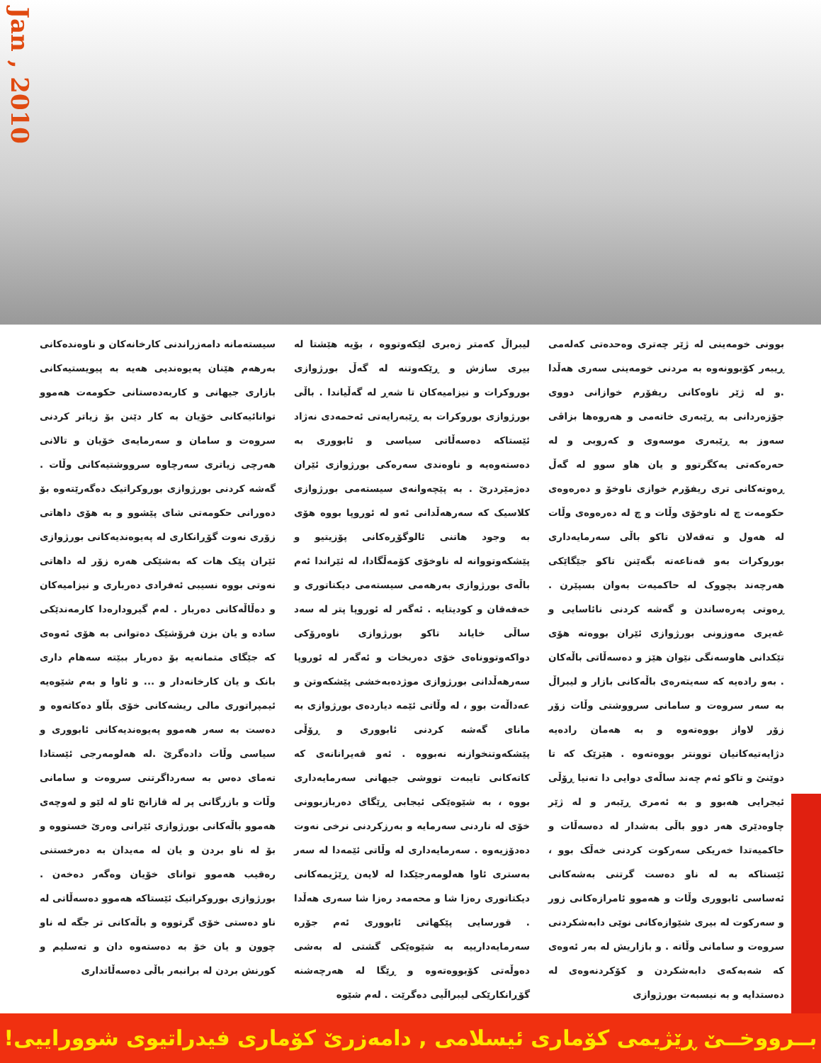Jan , 2010
بوونی خومەینی لە ژێر چەتری وەحدەتی کەلەمی ڕیبەر کۆبوونەوە بە مردنی خومەینی سەری هەڵدا .و لە ژێر ناوەکانی ریفۆرم خوازانی دووی جۆزەردانی بە ڕێبەری خاتەمی و هەروەها بزاڤی سەوز بە ڕێبەری موسەوی و کەروبی و لە حەرەکەتی یەکگرتوو و یان هاو سوو لە گەڵ ڕەوتەکانی تری ریفۆرم خوازی ناوخۆ و دەرەوەی حکومەت چ لە ناوخۆی وڵات و چ لە دەرەوەی وڵات لە هەول و تەقەلان تاکو باڵی سەرمایەداری بوروکرات بەو قەناعەتە بگەێنن تاکو جێگاێکی هەرچەند بچووک لە حاکمیەت بەوان بسپێرن . ڕەوتی پەرەساندن و گەشە کردنی نائاسایی و غەیری مەوزونی بورژوازی ئێران بووەتە هۆی تێکدانی هاوسەنگی نێوان هێز و دەسەڵاتی باڵەکان . بەو رادەیە کە سەیتەرەی باڵەکانی بازار و لیبراڵ بە سەر سروەت و سامانی سرووشتی وڵات زۆر زۆر لاواز بووەتەوە و بە هەمان رادەیە دژایەتیەکانیان توونتر بووەتەوە . هێزێک کە تا دوێنێ و تاکو ئەم چەند ساڵەی دوایی دا تەنیا ڕۆڵی ئیجرایی هەبوو و بە ئەمری ڕێبەر و لە ژێر چاوەدێری هەر دوو باڵی بەشدار لە دەسەڵات و حاکمیەتدا خەریکی سەرکوت کردنی خەڵک بوو ، ئێستاکە بە لە ناو دەست گرتنی بەشەکانی ئەساسی ئابووری وڵات و هەموو ئامرازەکانی زور و سەرکوت لە بیری شێوازەکانی نوێی دابەشکردنی سروەت و سامانی وڵاتە . و بازاریش لە بەر ئەوەی کە شەبەکەی دابەشکردن و کۆکردنەوەی لە دەستدایە و بە نیسبەت بورژوازی
لیبراڵ کەمتر زەبری لێکەوتووە ، بۆیە هێشتا لە بیری سازش و ڕێکەوتنە لە گەڵ بورژوازی بوروکرات و نیزامیەکان تا شەڕ لە گەڵیاندا . باڵی بورژوازی بوروکرات بە ڕێبەرایەتی ئەحمەدی نەژاد ئێستاکە دەسەڵاتی سیاسی و ئابووری بە دەستەوەیە و ناوەندی سەرەکی بورژوازی ئێران دەژمێردرێ . بە پێچەوانەی سیستەمی بورژوازی کلاسیک کە سەرهەڵدانی ئەو لە ئوروپا بووە هۆی بە وجود هاتنی ئالوگۆڕەکانی پۆزیتیو و پێشکەوتووانە لە ناوخۆی کۆمەڵگادا، لە ئێراندا ئەم باڵەی بورژوازی بەرهەمی سیستەمی دیکتاتوری و خەفەقان و کودیتایە . ئەگەر لە ئوروپا پتر لە سەد ساڵی خایاند تاکو بورژوازی ناوەرۆکی دواکەوتووناەی خۆی دەربخات و ئەگەر لە ئوروپا سەرهەڵدانی بورژوازی موژدەبەخشی پێشکەوتن و عەداڵەت بوو ، لە وڵاتی ئێمە دیاردەی بورژوازی بە مانای گەشە کردنی ئابووری و ڕۆڵی پێشکەوتنخوازنە نەبووە . ئەو قەیرانانەی کە کاتەکانی تایبەت تووشی جیهانی سەرمایەداری بووە ، بە شێوەێکی ئیجابی ڕێگای دەربازبوونی خۆی لە ناردنی سەرمایە و بەرزکردنی نرخی نەوت دەدۆزیەوە . سەرمایەداری لە وڵاتی ئێمەدا لە سەر بەستری ئاوا هەلومەرجێکدا لە لایەن ڕێژیمەکانی دیکتاتوری رەزا شا و محەمەد رەزا شا سەری هەڵدا . قورسایی پێکهاتی ئابووری ئەم جۆرە سەرمایەدارییە بە شێوەێکی گشتی لە بەشی دەوڵەتی کۆبووەتەوە و ڕێگا لە هەرچەشنە گۆڕانکارێکی لیبراڵیی دەگرێت . لەم شێوە
سیستەمانە دامەزراندنی کارخانەکان و ناوەندەکانی بەرهەم هێنان پەیوەندیی هەیە بە پیویستیەکانی بازاری جیهانی و کاربەدەستانی حکومەت هەموو توانائیەکانی خۆیان بە کار دێنن بۆ زیاتر کردنی سروەت و سامان و سەرمایەی خۆیان و تالانی هەرچی زیاتری سەرچاوە سرووشتیەکانی وڵات . گەشە کردنی بورژوازی بوروکراتیک دەگەرێتەوە بۆ دەورانی حکومەتی شای پێشوو و بە هۆی داهاتی زۆری نەوت گۆڕانکاری لە پەیوەندیەکانی بورژوازی ئێران پێک هات کە بەشێکی هەرە زۆر لە داهاتی نەوتی بووە نسیبی ئەفرادی دەرباری و نیزامیەکان و دەڵاڵەکانی دەربار . لەم گیرودارەدا کارمەندێکی سادە و یان بزن فرۆشێک دەتوانی بە هۆی ئەوەی کە جێگای متمانەیە بۆ دەربار ببێتە سەهام داری بانک و یان کارخانەدار و ... و ئاوا و بەم شێوەیە ئیمپراتوری مالی ریشەکانی خۆی بڵاو دەکاتەوە و دەست بە سەر هەموو پەیوەندیەکانی ئابووری و سیاسی وڵات دادەگرێ .لە هەلومەرجی ئێستادا تەمای دەس بە سەرداگرتنی سروەت و سامانی وڵات و بازرگانی پر لە قازانج ئاو لە لێو و لەوچەی هەموو باڵەکانی بورژوازی ئێرانی وەرێ خستووە و بۆ لە ناو بردن و یان لە مەیدان بە دەرخستنی رەقیب هەموو توانای خۆیان وەگەر دەخەن . بورژوازی بوروکراتیک ئێستاکە هەموو دەسەڵاتی لە ناو دەستی خۆی گرتووە و باڵەکانی تر جگە لە ناو چوون و یان خۆ بە دەستەوە دان و تەسلیم و کورنش بردن لە برانبەر باڵی دەسەڵاتداری
بــرووخــێ ڕێژیمی کۆماری ئیسلامی , دامەزرێ کۆماری فیدراتیوی شووراییی!